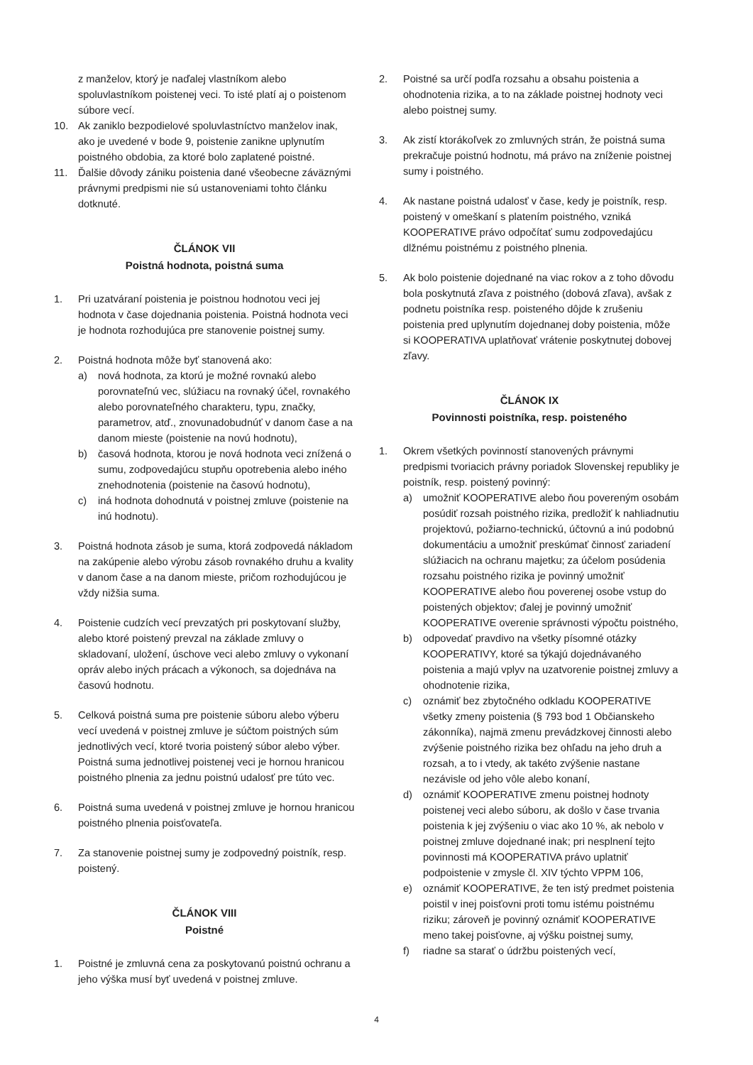z manželov, ktorý je naďalej vlastníkom alebo spoluvlastníkom poistenej veci. To isté platí aj o poistenom súbore vecí.
10. Ak zaniklo bezpodielové spoluvlastníctvo manželov inak, ako je uvedené v bode 9, poistenie zanikne uplynutím poistného obdobia, za ktoré bolo zaplatené poistné.
11. Ďalšie dôvody zániku poistenia dané všeobecne záväznými právnymi predpismi nie sú ustanoveniami tohto článku dotknuté.
ČLÁNOK VII
Poistná hodnota, poistná suma
1. Pri uzatváraní poistenia je poistnou hodnotou veci jej hodnota v čase dojednania poistenia. Poistná hodnota veci je hodnota rozhodujúca pre stanovenie poistnej sumy.
2. Poistná hodnota môže byť stanovená ako:
a) nová hodnota, za ktorú je možné rovnakú alebo porovnateľnú vec, slúžiacu na rovnaký účel, rovnakého alebo porovnateľného charakteru, typu, značky, parametrov, atď., znovunadobudnúť v danom čase a na danom mieste (poistenie na novú hodnotu),
b) časová hodnota, ktorou je nová hodnota veci znížená o sumu, zodpovedajúcu stupňu opotrebenia alebo iného znehodnotenia (poistenie na časovú hodnotu),
c) iná hodnota dohodnutá v poistnej zmluve (poistenie na inú hodnotu).
3. Poistná hodnota zásob je suma, ktorá zodpovedá nákladom na zakúpenie alebo výrobu zásob rovnakého druhu a kvality v danom čase a na danom mieste, pričom rozhodujúcou je vždy nižšia suma.
4. Poistenie cudzích vecí prevzatých pri poskytovaní služby, alebo ktoré poistený prevzal na základe zmluvy o skladovaní, uložení, úschove veci alebo zmluvy o vykonaní opráv alebo iných prácach a výkonoch, sa dojednáva na časovú hodnotu.
5. Celková poistná suma pre poistenie súboru alebo výberu vecí uvedená v poistnej zmluve je súčtom poistných súm jednotlivých vecí, ktoré tvoria poistený súbor alebo výber. Poistná suma jednotlivej poistenej veci je hornou hranicou poistného plnenia za jednu poistnú udalosť pre túto vec.
6. Poistná suma uvedená v poistnej zmluve je hornou hranicou poistného plnenia poisťovateľa.
7. Za stanovenie poistnej sumy je zodpovedný poistník, resp. poistený.
ČLÁNOK VIII
Poistné
1. Poistné je zmluvná cena za poskytovanú poistnú ochranu a jeho výška musí byť uvedená v poistnej zmluve.
2. Poistné sa určí podľa rozsahu a obsahu poistenia a ohodnotenia rizika, a to na základe poistnej hodnoty veci alebo poistnej sumy.
3. Ak zistí ktorákoľvek zo zmluvných strán, že poistná suma prekračuje poistnú hodnotu, má právo na zníženie poistnej sumy i poistného.
4. Ak nastane poistná udalosť v čase, kedy je poistník, resp. poistený v omeškaní s platením poistného, vzniká KOOPERATIVE právo odpočítať sumu zodpovedajúcu dlžnému poistnému z poistného plnenia.
5. Ak bolo poistenie dojednané na viac rokov a z toho dôvodu bola poskytnutá zľava z poistného (dobová zľava), avšak z podnetu poistníka resp. poisteného dôjde k zrušeniu poistenia pred uplynutím dojednanej doby poistenia, môže si KOOPERATIVA uplatňovať vrátenie poskytnutej dobovej zľavy.
ČLÁNOK IX
Povinnosti poistníka, resp. poisteného
1. Okrem všetkých povinností stanovených právnymi predpismi tvoriacich právny poriadok Slovenskej republiky je poistník, resp. poistený povinný:
a) umožniť KOOPERATIVE alebo ňou povereným osobám posúdiť rozsah poistného rizika, predložiť k nahliadnutiu projektovú, požiarno-technickú, účtovnú a inú podobnú dokumentáciu a umožniť preskúmať činnosť zariadení slúžiacich na ochranu majetku; za účelom posúdenia rozsahu poistného rizika je povinný umožniť KOOPERATIVE alebo ňou poverenej osobe vstup do poistených objektov; ďalej je povinný umožniť KOOPERATIVE overenie správnosti výpočtu poistného,
b) odpovedať pravdivo na všetky písomné otázky KOOPERATIVY, ktoré sa týkajú dojednávaného poistenia a majú vplyv na uzatvorenie poistnej zmluvy a ohodnotenie rizika,
c) oznámiť bez zbytočného odkladu KOOPERATIVE všetky zmeny poistenia (§ 793 bod 1 Občianskeho zákonníka), najmä zmenu prevádzkovej činnosti alebo zvýšenie poistného rizika bez ohľadu na jeho druh a rozsah, a to i vtedy, ak takéto zvýšenie nastane nezávisle od jeho vôle alebo konaní,
d) oznámiť KOOPERATIVE zmenu poistnej hodnoty poistenej veci alebo súboru, ak došlo v čase trvania poistenia k jej zvýšeniu o viac ako 10 %, ak nebolo v poistnej zmluve dojednané inak; pri nesplnení tejto povinnosti má KOOPERATIVA právo uplatniť podpoistenie v zmysle čl. XIV týchto VPPM 106,
e) oznámiť KOOPERATIVE, že ten istý predmet poistenia poistil v inej poisťovni proti tomu istému poistnému riziku; zároveň je povinný oznámiť KOOPERATIVE meno takej poisťovne, aj výšku poistnej sumy,
f) riadne sa starať o údržbu poistených vecí,
4